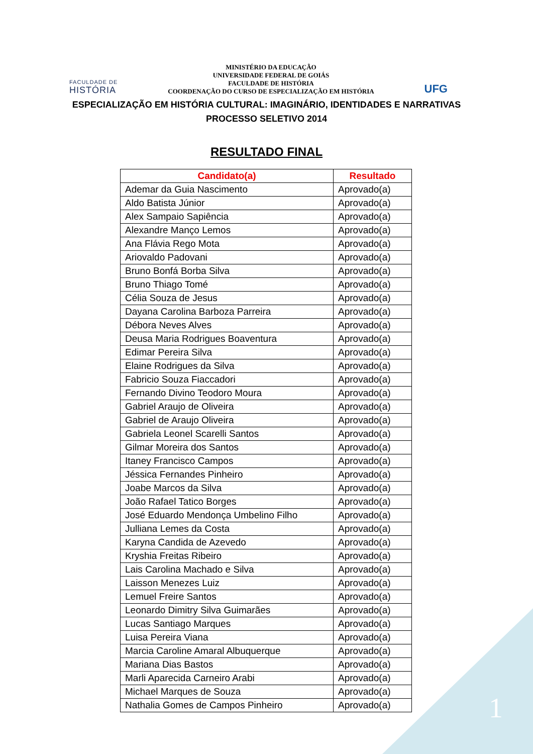FACULDADE DE
HISTÓRIA
MINISTÉRIO DA EDUCAÇÃO
UNIVERSIDADE FEDERAL DE GOIÁS
FACULDADE DE HISTÓRIA
COORDENAÇÃO DO CURSO DE ESPECIALIZAÇÃO EM HISTÓRIA
UFG
ESPECIALIZAÇÃO EM HISTÓRIA CULTURAL: IMAGINÁRIO, IDENTIDADES E NARRATIVAS
PROCESSO SELETIVO 2014
RESULTADO FINAL
| Candidato(a) | Resultado |
| --- | --- |
| Ademar da Guia Nascimento | Aprovado(a) |
| Aldo Batista Júnior | Aprovado(a) |
| Alex Sampaio Sapiência | Aprovado(a) |
| Alexandre Manço Lemos | Aprovado(a) |
| Ana Flávia Rego Mota | Aprovado(a) |
| Ariovaldo Padovani | Aprovado(a) |
| Bruno Bonfá Borba Silva | Aprovado(a) |
| Bruno Thiago Tomé | Aprovado(a) |
| Célia Souza de Jesus | Aprovado(a) |
| Dayana Carolina Barboza Parreira | Aprovado(a) |
| Débora Neves Alves | Aprovado(a) |
| Deusa Maria Rodrigues Boaventura | Aprovado(a) |
| Edimar Pereira Silva | Aprovado(a) |
| Elaine Rodrigues da Silva | Aprovado(a) |
| Fabricio Souza Fiaccadori | Aprovado(a) |
| Fernando Divino Teodoro Moura | Aprovado(a) |
| Gabriel Araujo de Oliveira | Aprovado(a) |
| Gabriel de Araujo Oliveira | Aprovado(a) |
| Gabriela Leonel Scarelli Santos | Aprovado(a) |
| Gilmar Moreira dos Santos | Aprovado(a) |
| Itaney Francisco Campos | Aprovado(a) |
| Jéssica Fernandes Pinheiro | Aprovado(a) |
| Joabe Marcos da Silva | Aprovado(a) |
| João Rafael Tatico Borges | Aprovado(a) |
| José Eduardo Mendonça Umbelino Filho | Aprovado(a) |
| Julliana Lemes da Costa | Aprovado(a) |
| Karyna Candida de Azevedo | Aprovado(a) |
| Kryshia Freitas Ribeiro | Aprovado(a) |
| Lais Carolina Machado e Silva | Aprovado(a) |
| Laisson Menezes Luiz | Aprovado(a) |
| Lemuel Freire Santos | Aprovado(a) |
| Leonardo Dimitry Silva Guimarães | Aprovado(a) |
| Lucas Santiago Marques | Aprovado(a) |
| Luisa Pereira Viana | Aprovado(a) |
| Marcia Caroline Amaral Albuquerque | Aprovado(a) |
| Mariana Dias Bastos | Aprovado(a) |
| Marli Aparecida Carneiro Arabi | Aprovado(a) |
| Michael Marques de Souza | Aprovado(a) |
| Nathalia Gomes de Campos Pinheiro | Aprovado(a) |
1